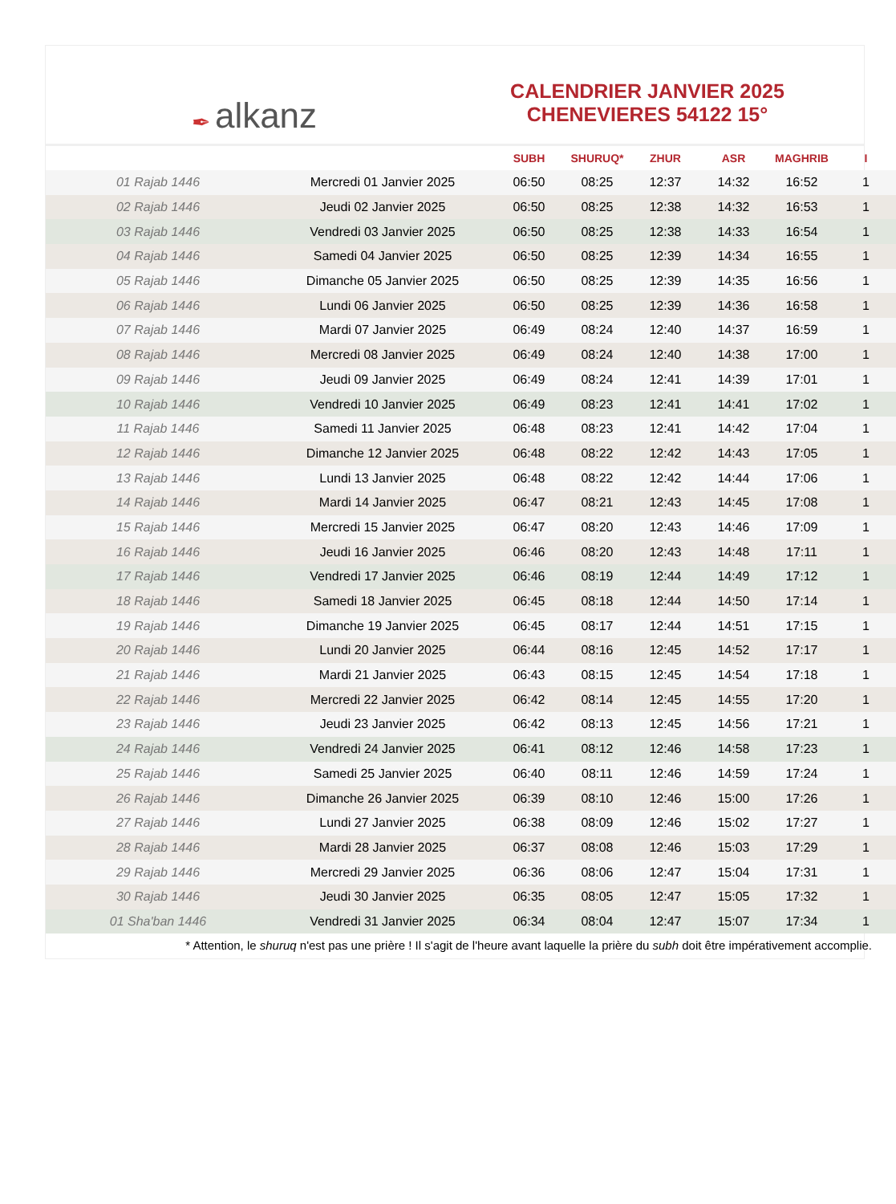✒ alkanz
CALENDRIER JANVIER 2025
CHENEVIERES 54122 15°
| | | SUBH | SHURUQ* | ZHUR | ASR | MAGHRIB | I |
| --- | --- | --- | --- | --- | --- | --- | --- |
| 01 Rajab 1446 | Mercredi 01 Janvier 2025 | 06:50 | 08:25 | 12:37 | 14:32 | 16:52 | 1 |
| 02 Rajab 1446 | Jeudi 02 Janvier 2025 | 06:50 | 08:25 | 12:38 | 14:32 | 16:53 | 1 |
| 03 Rajab 1446 | Vendredi 03 Janvier 2025 | 06:50 | 08:25 | 12:38 | 14:33 | 16:54 | 1 |
| 04 Rajab 1446 | Samedi 04 Janvier 2025 | 06:50 | 08:25 | 12:39 | 14:34 | 16:55 | 1 |
| 05 Rajab 1446 | Dimanche 05 Janvier 2025 | 06:50 | 08:25 | 12:39 | 14:35 | 16:56 | 1 |
| 06 Rajab 1446 | Lundi 06 Janvier 2025 | 06:50 | 08:25 | 12:39 | 14:36 | 16:58 | 1 |
| 07 Rajab 1446 | Mardi 07 Janvier 2025 | 06:49 | 08:24 | 12:40 | 14:37 | 16:59 | 1 |
| 08 Rajab 1446 | Mercredi 08 Janvier 2025 | 06:49 | 08:24 | 12:40 | 14:38 | 17:00 | 1 |
| 09 Rajab 1446 | Jeudi 09 Janvier 2025 | 06:49 | 08:24 | 12:41 | 14:39 | 17:01 | 1 |
| 10 Rajab 1446 | Vendredi 10 Janvier 2025 | 06:49 | 08:23 | 12:41 | 14:41 | 17:02 | 1 |
| 11 Rajab 1446 | Samedi 11 Janvier 2025 | 06:48 | 08:23 | 12:41 | 14:42 | 17:04 | 1 |
| 12 Rajab 1446 | Dimanche 12 Janvier 2025 | 06:48 | 08:22 | 12:42 | 14:43 | 17:05 | 1 |
| 13 Rajab 1446 | Lundi 13 Janvier 2025 | 06:48 | 08:22 | 12:42 | 14:44 | 17:06 | 1 |
| 14 Rajab 1446 | Mardi 14 Janvier 2025 | 06:47 | 08:21 | 12:43 | 14:45 | 17:08 | 1 |
| 15 Rajab 1446 | Mercredi 15 Janvier 2025 | 06:47 | 08:20 | 12:43 | 14:46 | 17:09 | 1 |
| 16 Rajab 1446 | Jeudi 16 Janvier 2025 | 06:46 | 08:20 | 12:43 | 14:48 | 17:11 | 1 |
| 17 Rajab 1446 | Vendredi 17 Janvier 2025 | 06:46 | 08:19 | 12:44 | 14:49 | 17:12 | 1 |
| 18 Rajab 1446 | Samedi 18 Janvier 2025 | 06:45 | 08:18 | 12:44 | 14:50 | 17:14 | 1 |
| 19 Rajab 1446 | Dimanche 19 Janvier 2025 | 06:45 | 08:17 | 12:44 | 14:51 | 17:15 | 1 |
| 20 Rajab 1446 | Lundi 20 Janvier 2025 | 06:44 | 08:16 | 12:45 | 14:52 | 17:17 | 1 |
| 21 Rajab 1446 | Mardi 21 Janvier 2025 | 06:43 | 08:15 | 12:45 | 14:54 | 17:18 | 1 |
| 22 Rajab 1446 | Mercredi 22 Janvier 2025 | 06:42 | 08:14 | 12:45 | 14:55 | 17:20 | 1 |
| 23 Rajab 1446 | Jeudi 23 Janvier 2025 | 06:42 | 08:13 | 12:45 | 14:56 | 17:21 | 1 |
| 24 Rajab 1446 | Vendredi 24 Janvier 2025 | 06:41 | 08:12 | 12:46 | 14:58 | 17:23 | 1 |
| 25 Rajab 1446 | Samedi 25 Janvier 2025 | 06:40 | 08:11 | 12:46 | 14:59 | 17:24 | 1 |
| 26 Rajab 1446 | Dimanche 26 Janvier 2025 | 06:39 | 08:10 | 12:46 | 15:00 | 17:26 | 1 |
| 27 Rajab 1446 | Lundi 27 Janvier 2025 | 06:38 | 08:09 | 12:46 | 15:02 | 17:27 | 1 |
| 28 Rajab 1446 | Mardi 28 Janvier 2025 | 06:37 | 08:08 | 12:46 | 15:03 | 17:29 | 1 |
| 29 Rajab 1446 | Mercredi 29 Janvier 2025 | 06:36 | 08:06 | 12:47 | 15:04 | 17:31 | 1 |
| 30 Rajab 1446 | Jeudi 30 Janvier 2025 | 06:35 | 08:05 | 12:47 | 15:05 | 17:32 | 1 |
| 01 Sha'ban 1446 | Vendredi 31 Janvier 2025 | 06:34 | 08:04 | 12:47 | 15:07 | 17:34 | 1 |
* Attention, le shuruq n'est pas une prière ! Il s'agit de l'heure avant laquelle la prière du subh doit être impérativement accomplie.